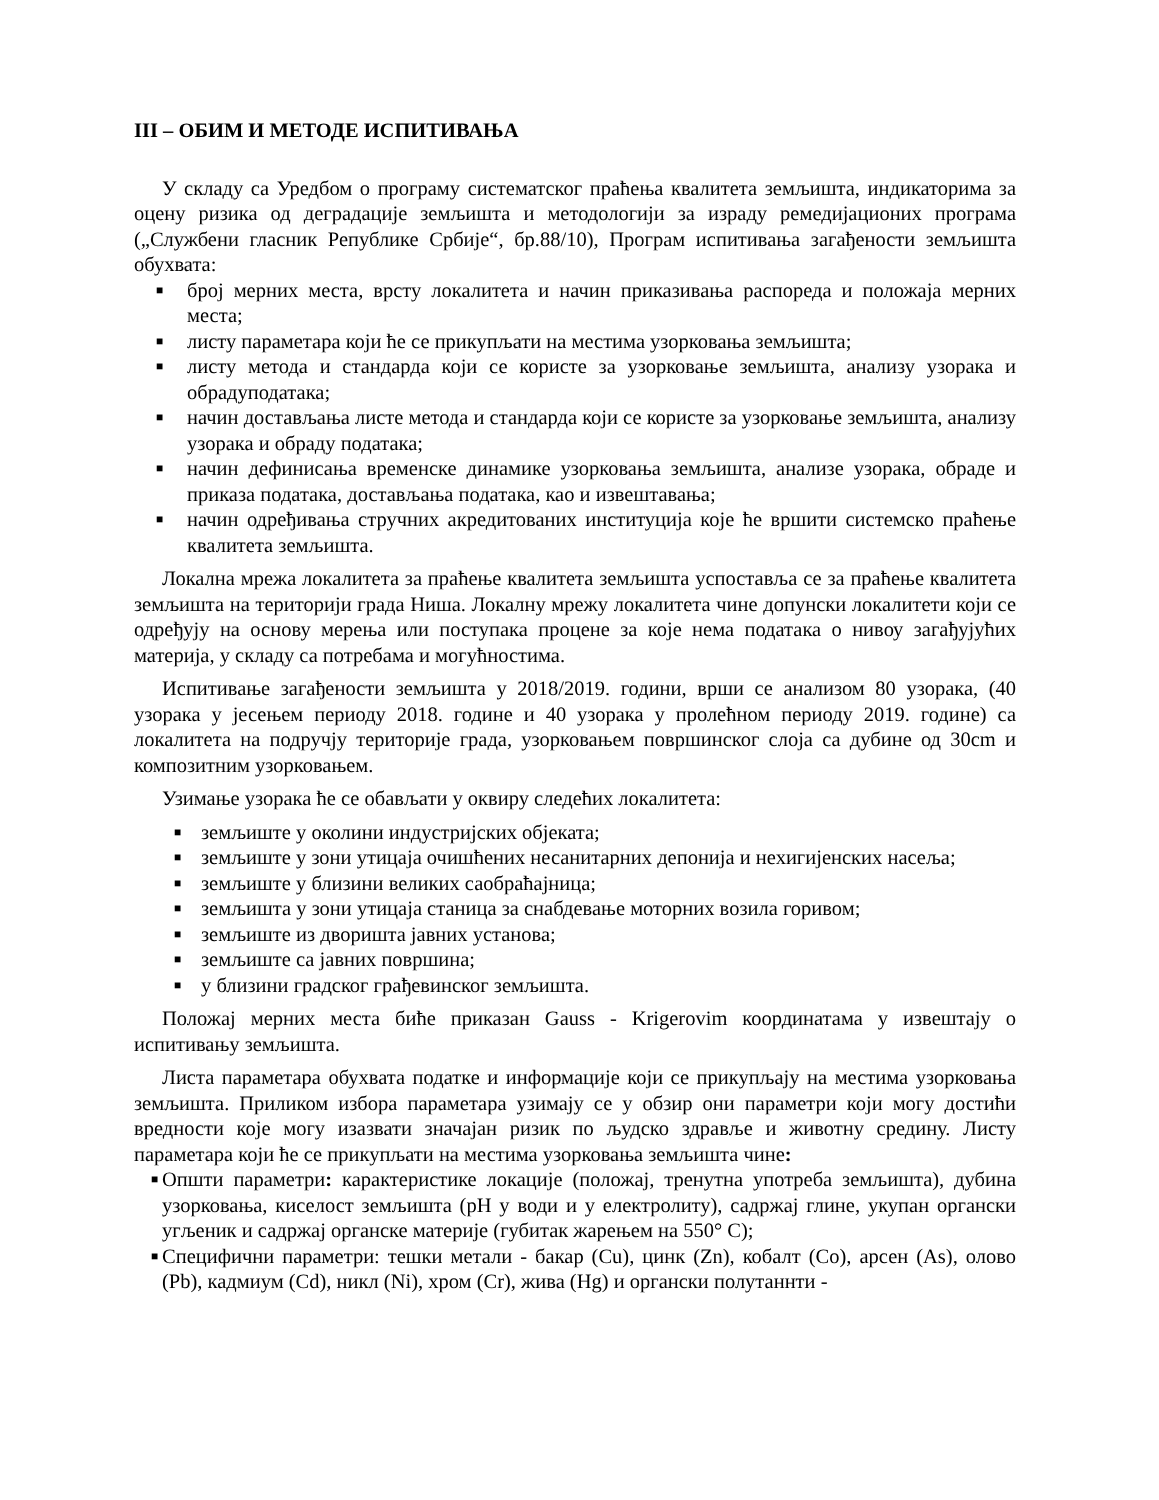III – ОБИМ И МЕТОДЕ ИСПИТИВАЊА
У складу са Уредбом о програму систематског праћења квалитета земљишта, индикаторима за оцену ризика од деградације земљишта и методологији за израду ремедијационих програма („Службени гласник Републике Србије“, бр.88/10), Програм испитивања загађености земљишта обухвата:
■ број мерних места, врсту локалитета и начин приказивања распореда и положаја мерних места;
■ листу параметара који ће се прикупљати на местима узорковања земљишта;
■ листу метода и стандарда који се користе за узорковање земљишта, анализу узорака и обрадуподатака;
■ начин достављања листе метода и стандарда који се користе за узорковање земљишта, анализу узорака и обраду података;
■ начин дефинисања временске динамике узорковања земљишта, анализе узорака, обраде и приказа података, достављања података, као и извештавања;
■ начин одређивања стручних акредитованих институција које ће вршити системско праћење квалитета земљишта.
Локална мрежа локалитета за праћење квалитета земљишта успоставља се за праћење квалитета земљишта на територији града Ниша. Локалну мрежу локалитета чине допунски локалитети који се одређују на основу мерења или поступака процене за које нема података о нивоу загађујућих материја, у складу са потребама и могућностима.
Испитивање загађености земљишта у 2018/2019. години, врши се анализом 80 узорака, (40 узорака у јесењем периоду 2018. године и 40 узорака у пролећном периоду 2019. године) са локалитета на подручју територије града, узорковањем површинског слоја са дубине од 30cm и композитним узорковањем.
Узимање узорака ће се обављати у оквиру следећих локалитета:
■ земљиште у околини индустријских објеката;
■ земљиште у зони утицаја очишћених несанитарних депонија и нехигијенских насеља;
■ земљиште у близини великих саобраћајница;
■ земљишта у зони утицаја станица за снабдевање моторних возила горивом;
■ земљиште из дворишта јавних установа;
■ земљиште са јавних површина;
■ у близини градског грађевинског земљишта.
Положај мерних места биће приказан Gauss - Krigerovim координатама у извештају о испитивању земљишта.
Листа параметара обухвата податке и информације који се прикупљају на местима узорковања земљишта. Приликом избора параметара узимају се у обзир они параметри који могу достићи вредности које могу изазвати значајан ризик по људско здравље и животну средину. Листу параметара који ће се прикупљати на местима узорковања земљишта чине:
■ Општи параметри: карактеристике локације (положај, тренутна употреба земљишта), дубина узорковања, киселост земљишта (pH у води и у електролиту), садржај глине, укупан органски угљеник и садржај органске материје (губитак жарењем на 550° C);
■ Специфични параметри: тешки метали - бакар (Cu), цинк (Zn), кобалт (Co), арсен (As), олово (Pb), кадмиум (Cd), никл (Ni), хром (Cr), жива (Hg) и органски полутаннти -